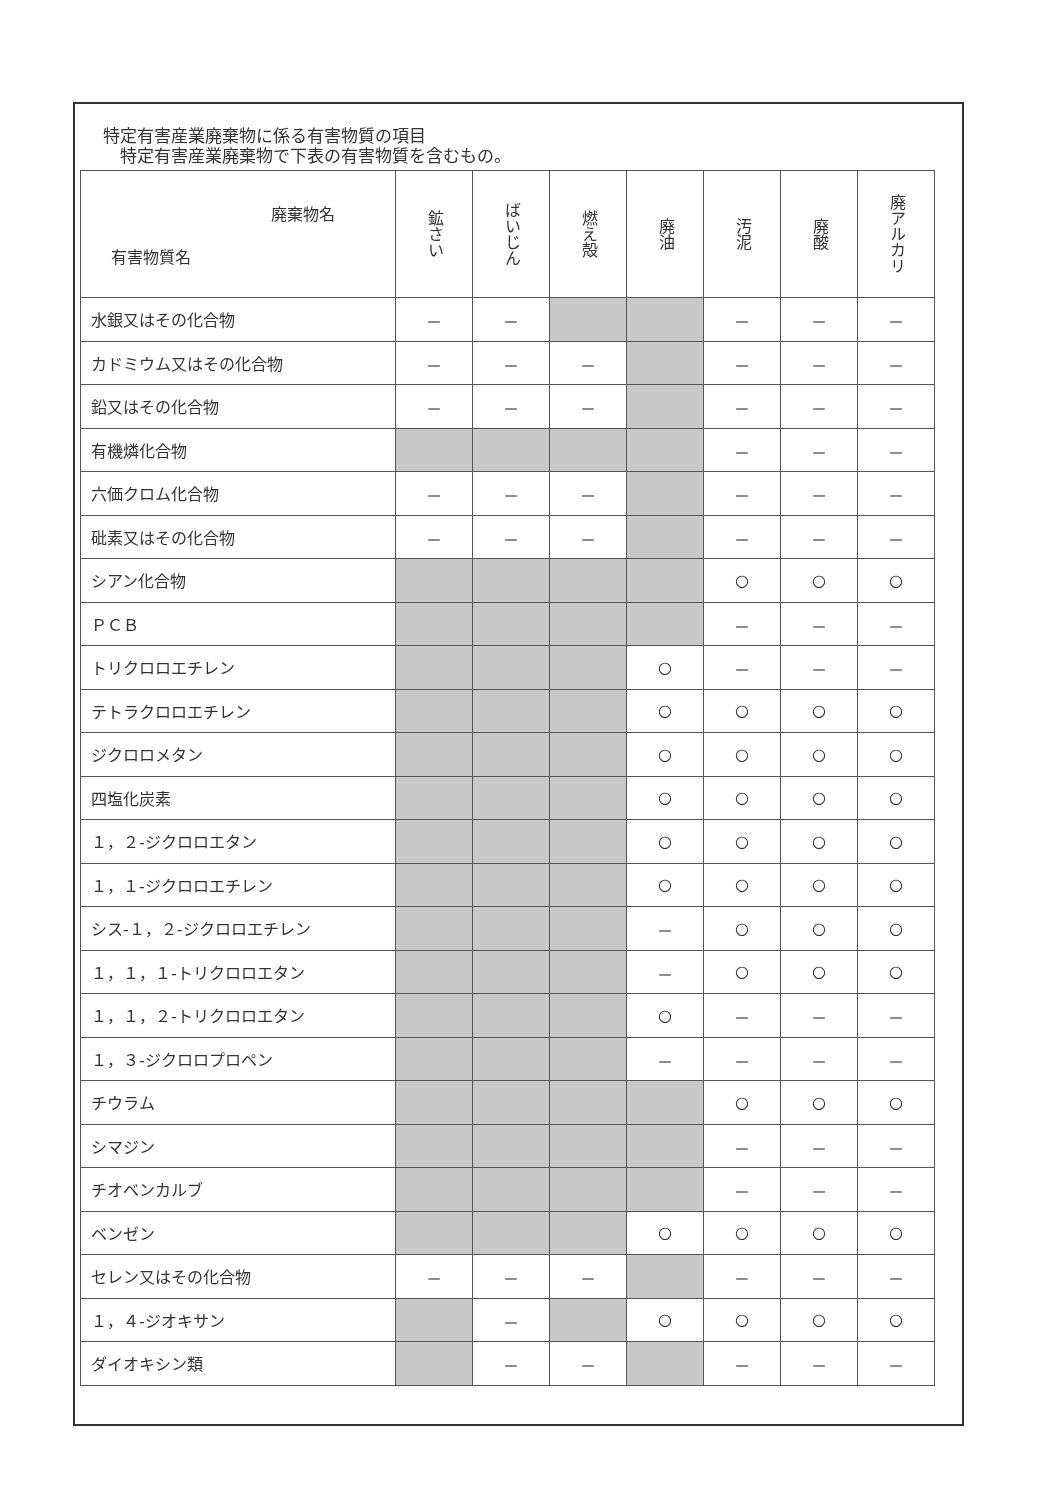特定有害産業廃棄物に係る有害物質の項目
　特定有害産業廃棄物で下表の有害物質を含むもの。
| 廃棄物名 有害物質名 | 鉱さい | ばいじん | 燃え殻 | 廃油 | 汚泥 | 廃酸 | 廃アルカリ |
| --- | --- | --- | --- | --- | --- | --- | --- |
| 水銀又はその化合物 | － | － | | | － | － | － |
| カドミウム又はその化合物 | － | － | － | | － | － | － |
| 鉛又はその化合物 | － | － | － | | － | － | － |
| 有機燐化合物 | | | | | － | － | － |
| 六価クロム化合物 | － | － | － | | － | － | － |
| 砒素又はその化合物 | － | － | － | | － | － | － |
| シアン化合物 | | | | | ○ | ○ | ○ |
| ＰＣＢ | | | | | － | － | － |
| トリクロロエチレン | | | | ○ | － | － | － |
| テトラクロロエチレン | | | | ○ | ○ | ○ | ○ |
| ジクロロメタン | | | | ○ | ○ | ○ | ○ |
| 四塩化炭素 | | | | ○ | ○ | ○ | ○ |
| １，２-ジクロロエタン | | | | ○ | ○ | ○ | ○ |
| １，１-ジクロロエチレン | | | | ○ | ○ | ○ | ○ |
| シス-１，２-ジクロロエチレン | | | | － | ○ | ○ | ○ |
| １，１，１-トリクロロエタン | | | | － | ○ | ○ | ○ |
| １，１，２-トリクロロエタン | | | | ○ | － | － | － |
| １，３-ジクロロプロペン | | | | － | － | － | － |
| チウラム | | | | | ○ | ○ | ○ |
| シマジン | | | | | － | － | － |
| チオベンカルブ | | | | | － | － | － |
| ベンゼン | | | | ○ | ○ | ○ | ○ |
| セレン又はその化合物 | － | － | － | | － | － | － |
| １，４-ジオキサン | | － | | ○ | ○ | ○ | ○ |
| ダイオキシン類 | | － | － | | － | － | － |